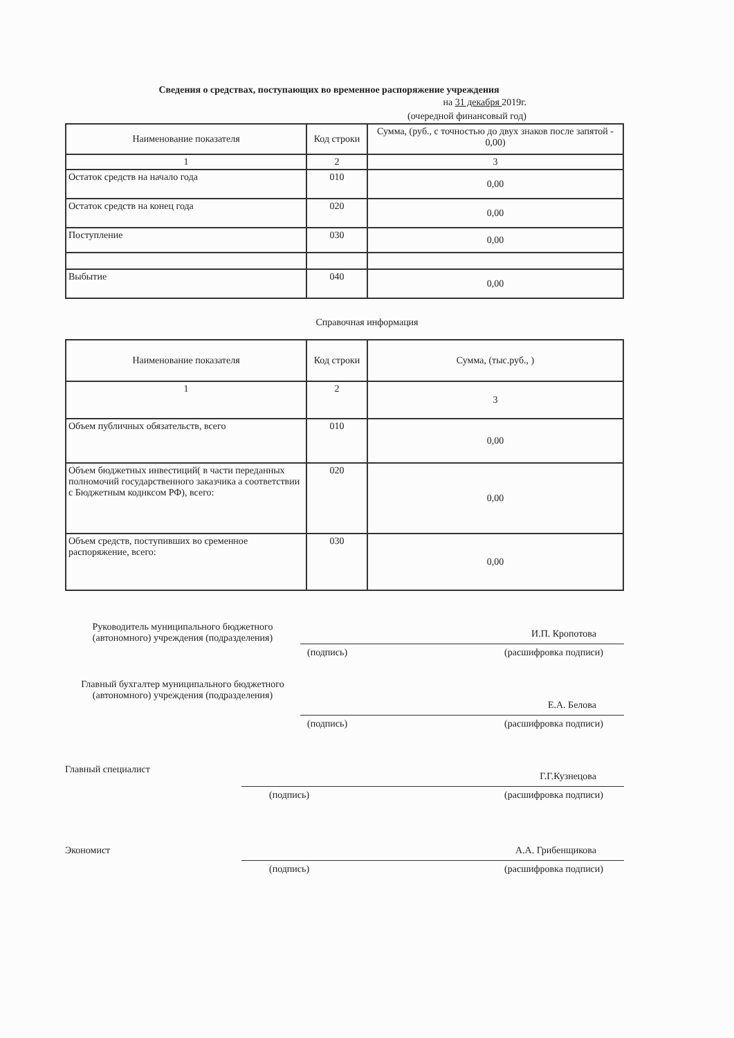Сведения о средствах, поступающих во временное распоряжение учреждения
на 31 декабря 2019г.
(очередной финансовый год)
| Наименование показателя | Код строки | Сумма, (руб., с точностью до двух знаков после запятой - 0,00) |
| --- | --- | --- |
| 1 | 2 | 3 |
| Остаток средств на начало года | 010 | 0,00 |
| Остаток средств на конец года | 020 | 0,00 |
| Поступление | 030 | 0,00 |
| Выбытие | 040 | 0,00 |
Справочная информация
| Наименование показателя | Код строки | Сумма, (тыс.руб., ) |
| --- | --- | --- |
| 1 | 2 | 3 |
| Объем публичных обязательств, всего | 010 | 0,00 |
| Объем бюджетных инвестиций( в части переданных полномочий государственного заказчика а соответствии с Бюджетным коднксом РФ), всего: | 020 | 0,00 |
| Объем средств, поступивших во сременное распоряжение, всего: | 030 | 0,00 |
Руководитель муниципального бюджетного (автономного) учреждения (подразделения)
И.П. Кропотова
(подпись) (расшифровка подписи)
Главный бухгалтер муниципального бюджетного (автономного) учреждения (подразделения)
Е.А. Белова
(подпись) (расшифровка подписи)
Главный специалист
Г.Г.Кузнецова
(подпись) (расшифровка подписи)
Экономист А.А. Грибенщикова
(подпись) (расшифровка подписи)